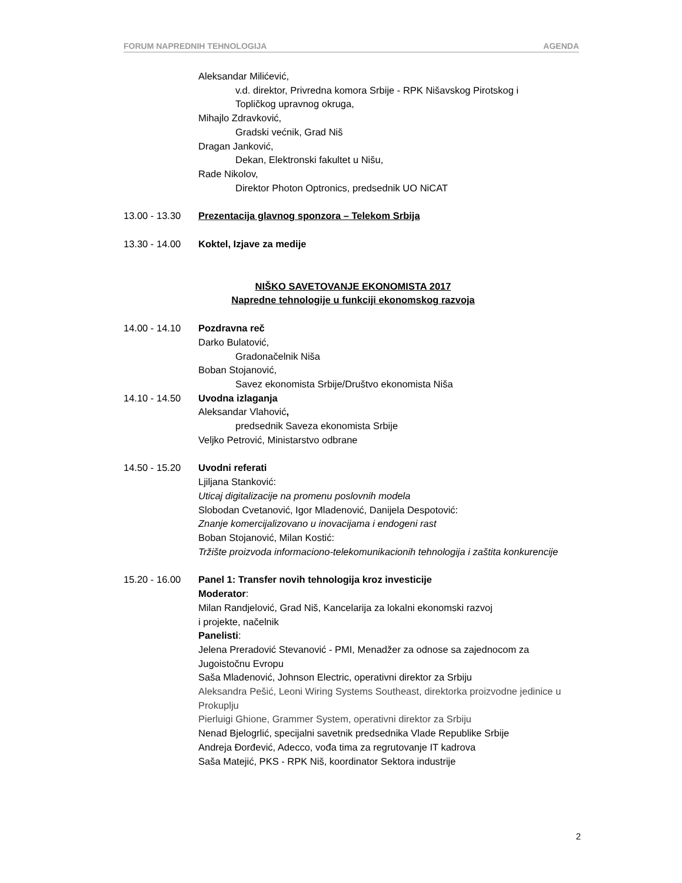FORUM NAPREDNIH TEHNOLOGIJA AGENDA
Aleksandar Milićević,
v.d. direktor, Privredna komora Srbije - RPK Nišavskog Pirotskog i
Topličkog upravnog okruga,
Mihajlo Zdravković,
Gradski većnik, Grad Niš
Dragan Janković,
Dekan, Elektronski fakultet u Nišu,
Rade Nikolov,
Direktor Photon Optronics, predsednik UO NiCAT
13.00 - 13.30
Prezentacija glavnog sponzora – Telekom Srbija
13.30 - 14.00
Koktel, Izjave za medije
NIŠKO SAVETOVANJE EKONOMISTA 2017
Napredne tehnologije u funkciji ekonomskog razvoja
14.00 - 14.10
Pozdravna reč
Darko Bulatović,
Gradonačelnik Niša
Boban Stojanović,
Savez ekonomista Srbije/Društvo ekonomista Niša
14.10 - 14.50
Uvodna izlaganja
Aleksandar Vlahović,
predsednik Saveza ekonomista Srbije
Veljko Petrović, Ministarstvo odbrane
14.50 - 15.20
Uvodni referati
Ljiljana Stanković:
Uticaj digitalizacije na promenu poslovnih modela
Slobodan Cvetanović, Igor Mladenović, Danijela Despotović:
Znanje komercijalizovano u inovacijama i endogeni rast
Boban Stojanović, Milan Kostić:
Tržište proizvoda informaciono-telekomunikacionih tehnologija i zaštita konkurencije
15.20 - 16.00
Panel 1: Transfer novih tehnologija kroz investicije
Moderator:
Milan Randjelović, Grad Niš, Kancelarija za lokalni ekonomski razvoj
i projekte, načelnik
Panelisti:
Jelena Preradović Stevanović - PMI, Menadžer za odnose sa zajednocom za Jugoistočnu Evropu
Saša Mladenović, Johnson Electric, operativni direktor za Srbiju
Aleksandra Pešić, Leoni Wiring Systems Southeast, direktorka proizvodne jedinice u Prokuplju
Pierluigi Ghione, Grammer System, operativni direktor za Srbiju
Nenad Bjelogrlić, specijalni savetnik predsednika Vlade Republike Srbije
Andreja Đorđević, Adecco, vođa tima za regrutovanje IT kadrova
Saša Matejić, PKS - RPK Niš, koordinator Sektora industrije
2